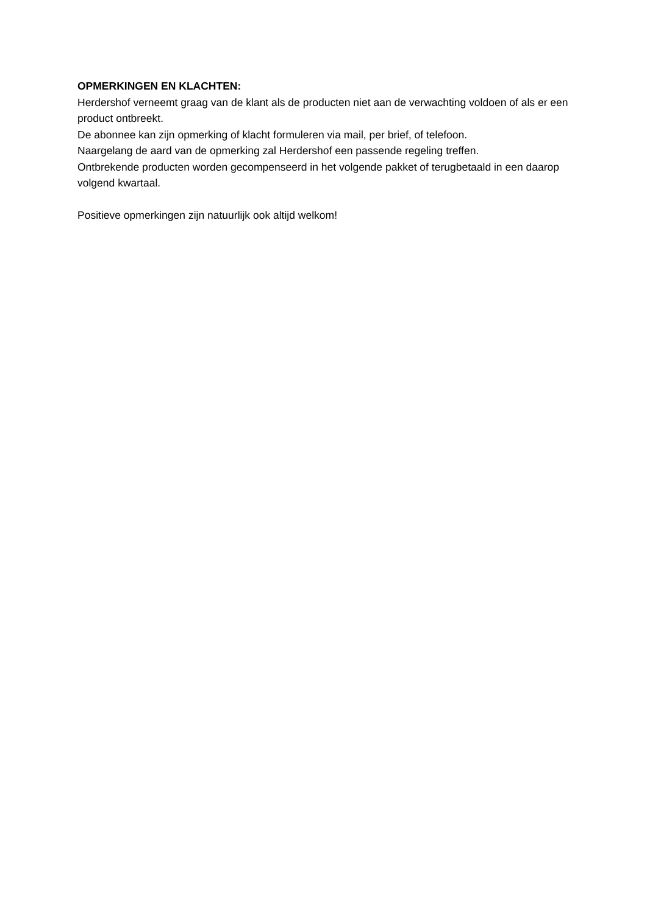OPMERKINGEN EN KLACHTEN:
Herdershof verneemt graag van de klant als de producten niet aan de verwachting voldoen of als er een product ontbreekt.
De abonnee kan zijn opmerking of klacht formuleren via mail, per brief, of telefoon.
Naargelang de aard van de opmerking zal Herdershof een passende regeling treffen.
Ontbrekende producten worden gecompenseerd in het volgende pakket of terugbetaald in een daarop volgend kwartaal.
Positieve opmerkingen zijn natuurlijk ook altijd welkom!